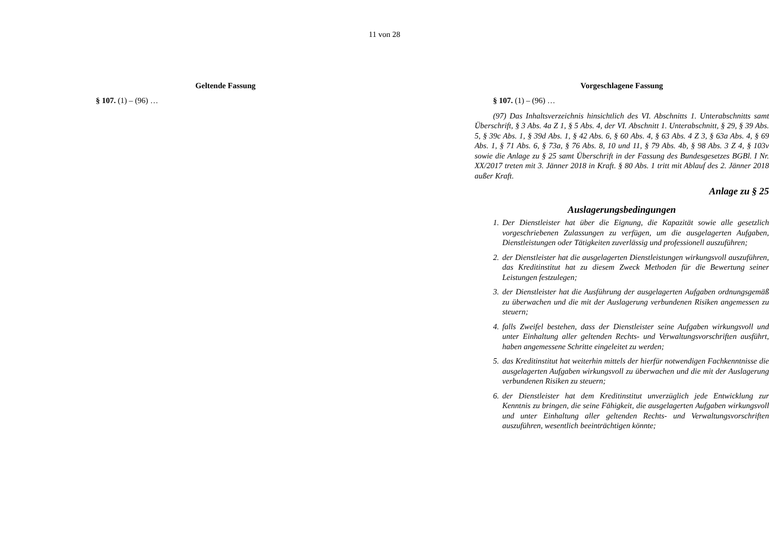11 von 28
Geltende Fassung
§ 107. (1) – (96) …
Vorgeschlagene Fassung
§ 107. (1) – (96) …
(97) Das Inhaltsverzeichnis hinsichtlich des VI. Abschnitts 1. Unterabschnitts samt Überschrift, § 3 Abs. 4a Z 1, § 5 Abs. 4, der VI. Abschnitt 1. Unterabschnitt, § 29, § 39 Abs. 5, § 39c Abs. 1, § 39d Abs. 1, § 42 Abs. 6, § 60 Abs. 4, § 63 Abs. 4 Z 3, § 63a Abs. 4, § 69 Abs. 1, § 71 Abs. 6, § 73a, § 76 Abs. 8, 10 und 11, § 79 Abs. 4b, § 98 Abs. 3 Z 4, § 103v sowie die Anlage zu § 25 samt Überschrift in der Fassung des Bundesgesetzes BGBl. I Nr. XX/2017 treten mit 3. Jänner 2018 in Kraft. § 80 Abs. 1 tritt mit Ablauf des 2. Jänner 2018 außer Kraft.
Anlage zu § 25
Auslagerungsbedingungen
1. Der Dienstleister hat über die Eignung, die Kapazität sowie alle gesetzlich vorgeschriebenen Zulassungen zu verfügen, um die ausgelagerten Aufgaben, Dienstleistungen oder Tätigkeiten zuverlässig und professionell auszuführen;
2. der Dienstleister hat die ausgelagerten Dienstleistungen wirkungsvoll auszuführen, das Kreditinstitut hat zu diesem Zweck Methoden für die Bewertung seiner Leistungen festzulegen;
3. der Dienstleister hat die Ausführung der ausgelagerten Aufgaben ordnungsgemäß zu überwachen und die mit der Auslagerung verbundenen Risiken angemessen zu steuern;
4. falls Zweifel bestehen, dass der Dienstleister seine Aufgaben wirkungsvoll und unter Einhaltung aller geltenden Rechts- und Verwaltungsvorschriften ausführt, haben angemessene Schritte eingeleitet zu werden;
5. das Kreditinstitut hat weiterhin mittels der hierfür notwendigen Fachkenntnisse die ausgelagerten Aufgaben wirkungsvoll zu überwachen und die mit der Auslagerung verbundenen Risiken zu steuern;
6. der Dienstleister hat dem Kreditinstitut unverzüglich jede Entwicklung zur Kenntnis zu bringen, die seine Fähigkeit, die ausgelagerten Aufgaben wirkungsvoll und unter Einhaltung aller geltenden Rechts- und Verwaltungsvorschriften auszuführen, wesentlich beeinträchtigen könnte;